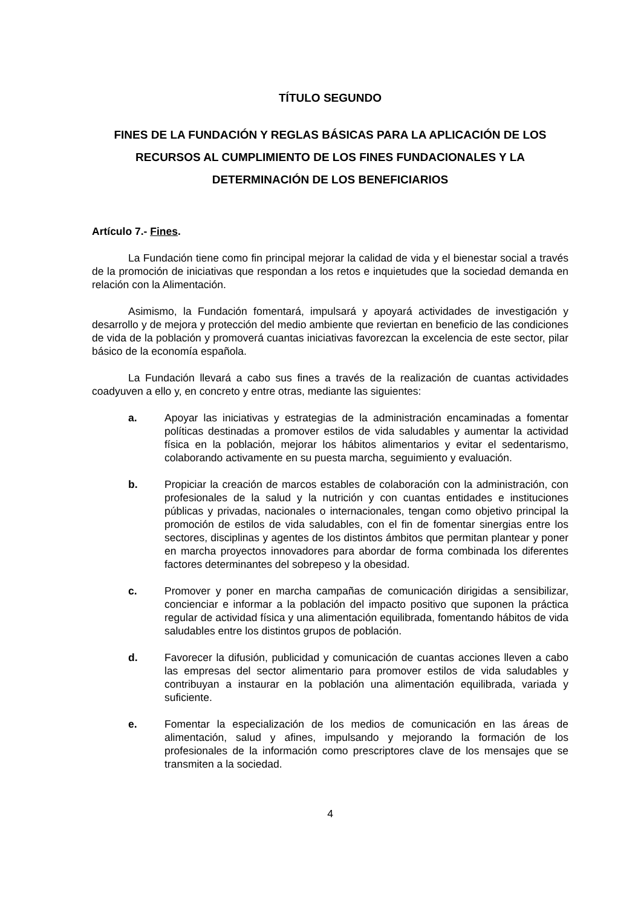TÍTULO SEGUNDO
FINES DE LA FUNDACIÓN Y REGLAS BÁSICAS PARA LA APLICACIÓN DE LOS RECURSOS AL CUMPLIMIENTO DE LOS FINES FUNDACIONALES Y LA DETERMINACIÓN DE LOS BENEFICIARIOS
Artículo 7.- Fines.
La Fundación tiene como fin principal mejorar la calidad de vida y el bienestar social a través de la promoción de iniciativas que respondan a los retos e inquietudes que la sociedad demanda en relación con la Alimentación.
Asimismo, la Fundación fomentará, impulsará y apoyará actividades de investigación y desarrollo y de mejora y protección del medio ambiente que reviertan en beneficio de las condiciones de vida de la población y promoverá cuantas iniciativas favorezcan la excelencia de este sector, pilar básico de la economía española.
La Fundación llevará a cabo sus fines a través de la realización de cuantas actividades coadyuven a ello y, en concreto y entre otras, mediante las siguientes:
a. Apoyar las iniciativas y estrategias de la administración encaminadas a fomentar políticas destinadas a promover estilos de vida saludables y aumentar la actividad física en la población, mejorar los hábitos alimentarios y evitar el sedentarismo, colaborando activamente en su puesta marcha, seguimiento y evaluación.
b. Propiciar la creación de marcos estables de colaboración con la administración, con profesionales de la salud y la nutrición y con cuantas entidades e instituciones públicas y privadas, nacionales o internacionales, tengan como objetivo principal la promoción de estilos de vida saludables, con el fin de fomentar sinergias entre los sectores, disciplinas y agentes de los distintos ámbitos que permitan plantear y poner en marcha proyectos innovadores para abordar de forma combinada los diferentes factores determinantes del sobrepeso y la obesidad.
c. Promover y poner en marcha campañas de comunicación dirigidas a sensibilizar, concienciar e informar a la población del impacto positivo que suponen la práctica regular de actividad física y una alimentación equilibrada, fomentando hábitos de vida saludables entre los distintos grupos de población.
d. Favorecer la difusión, publicidad y comunicación de cuantas acciones lleven a cabo las empresas del sector alimentario para promover estilos de vida saludables y contribuyan a instaurar en la población una alimentación equilibrada, variada y suficiente.
e. Fomentar la especialización de los medios de comunicación en las áreas de alimentación, salud y afines, impulsando y mejorando la formación de los profesionales de la información como prescriptores clave de los mensajes que se transmiten a la sociedad.
4